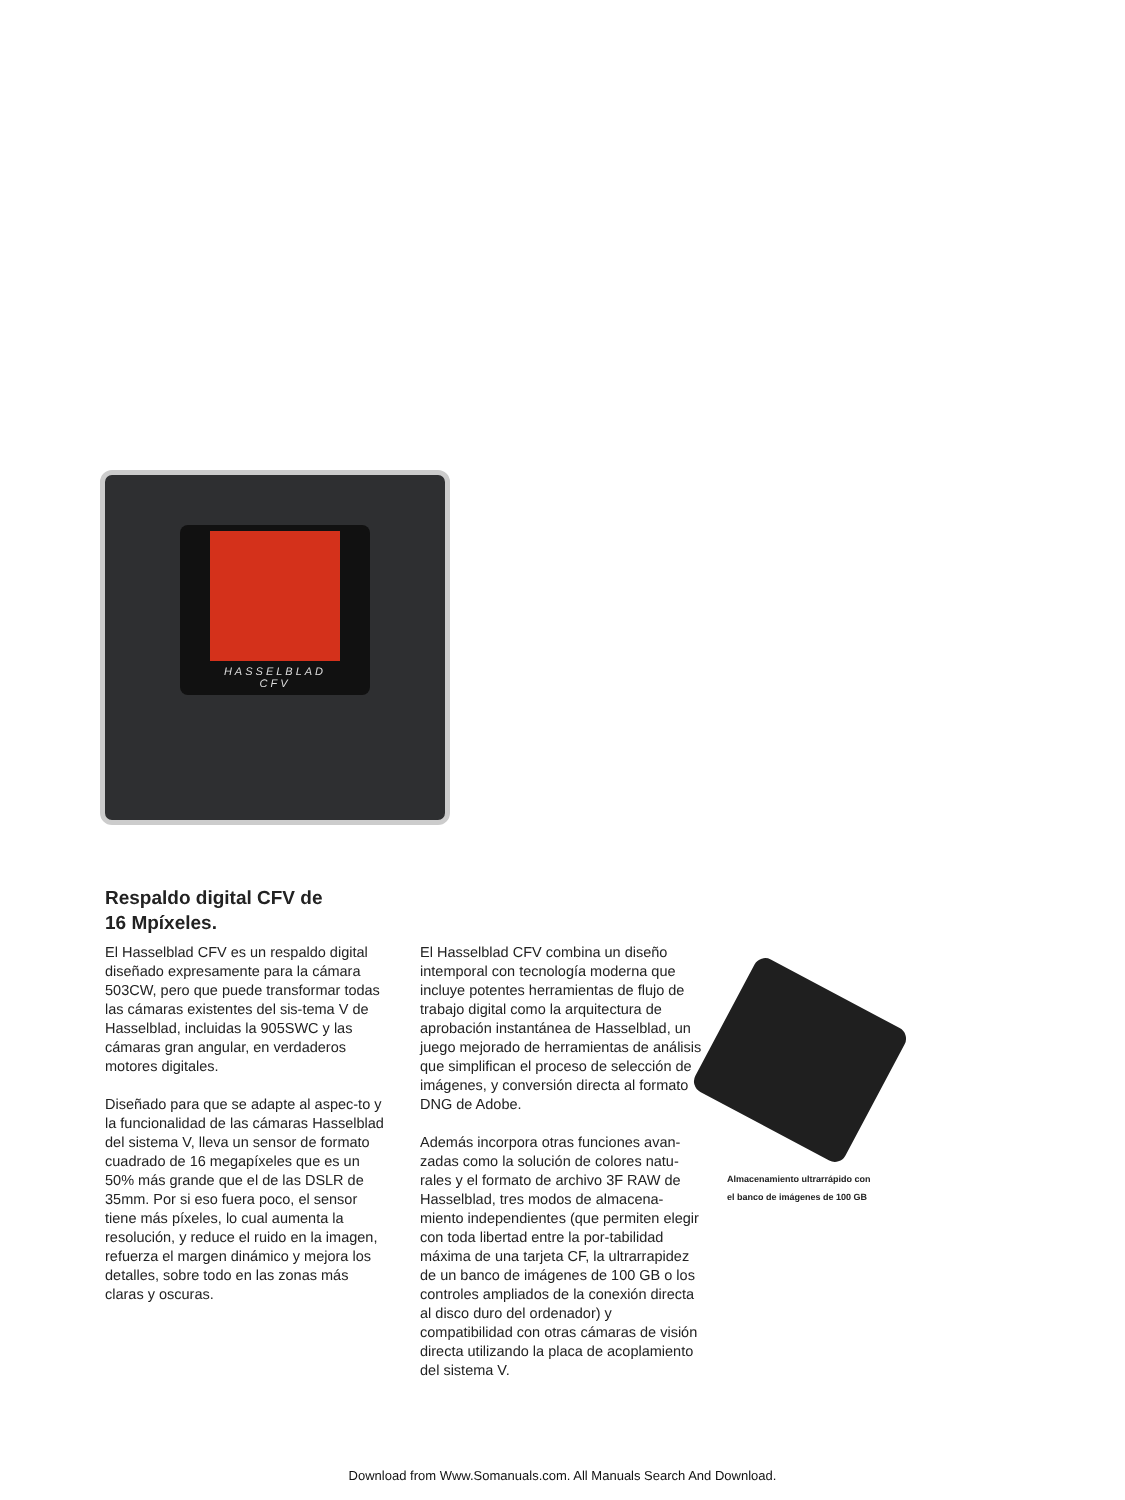HASSELBLAD
CFV
Respaldo digital CFV de
16 Mpíxeles.
El Hasselblad CFV es un respaldo digital diseñado expresamente para la cámara 503CW, pero que puede transformar todas las cámaras existentes del sis-tema V de Hasselblad, incluidas la 905SWC y las cámaras gran angular, en verdaderos motores digitales.
Diseñado para que se adapte al aspec-to y la funcionalidad de las cámaras Hasselblad del sistema V, lleva un sensor de formato cuadrado de 16 megapíxeles que es un 50% más grande que el de las DSLR de 35mm. Por si eso fuera poco, el sensor tiene más píxeles, lo cual aumenta la resolución, y reduce el ruido en la imagen, refuerza el margen dinámico y mejora los detalles, sobre todo en las zonas más claras y oscuras.
El Hasselblad CFV combina un diseño intemporal con tecnología moderna que incluye potentes herramientas de flujo de trabajo digital como la arquitectura de aprobación instantánea de Hasselblad, un juego mejorado de herramientas de análisis que simplifican el proceso de selección de imágenes, y conversión directa al formato DNG de Adobe.
Además incorpora otras funciones avan-zadas como la solución de colores natu-rales y el formato de archivo 3F RAW de Hasselblad, tres modos de almacena-miento independientes (que permiten elegir con toda libertad entre la por-tabilidad máxima de una tarjeta CF, la ultrarrapidez de un banco de imágenes de 100 GB o los controles ampliados de la conexión directa al disco duro del ordenador) y compatibilidad con otras cámaras de visión directa utilizando la placa de acoplamiento del sistema V.
Almacenamiento ultrarrápido con
el banco de imágenes de 100 GB
Download from Www.Somanuals.com. All Manuals Search And Download.